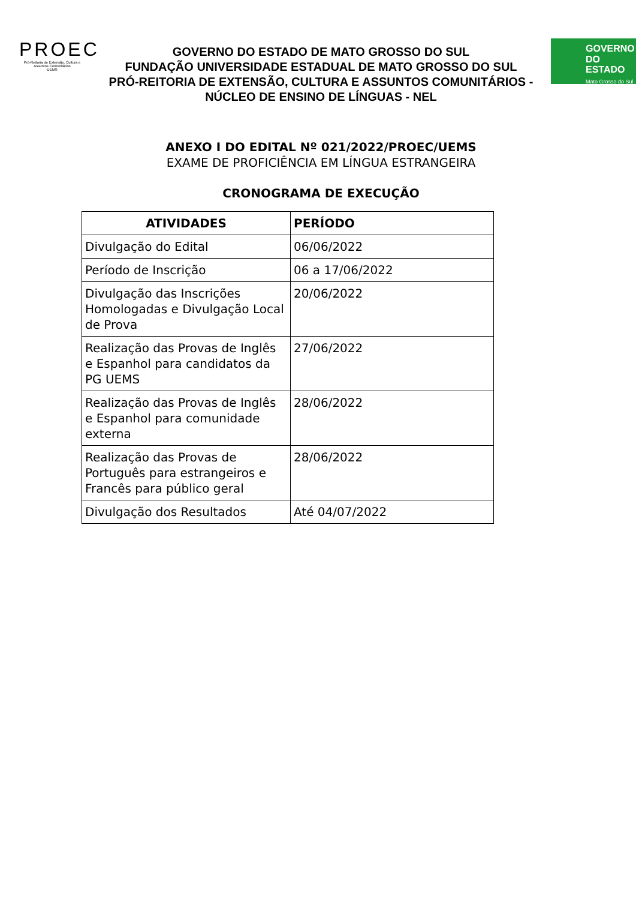PROEC
Pró-Reitoria de Extensão, Cultura e Assuntos Comunitários
·UEMS·
GOVERNO
DO ESTADO
Mato Grosso do Sul
GOVERNO DO ESTADO DE MATO GROSSO DO SUL
FUNDAÇÃO UNIVERSIDADE ESTADUAL DE MATO GROSSO DO SUL
PRÓ-REITORIA DE EXTENSÃO, CULTURA E ASSUNTOS COMUNITÁRIOS -
NÚCLEO DE ENSINO DE LÍNGUAS - NEL
ANEXO I DO EDITAL Nº 021/2022/PROEC/UEMS
EXAME DE PROFICIÊNCIA EM LÍNGUA ESTRANGEIRA
CRONOGRAMA DE EXECUÇÃO
| ATIVIDADES | PERÍODO |
| --- | --- |
| Divulgação do Edital | 06/06/2022 |
| Período de Inscrição | 06 a 17/06/2022 |
| Divulgação das Inscrições Homologadas e Divulgação Local de Prova | 20/06/2022 |
| Realização das Provas de Inglês e Espanhol para candidatos da PG UEMS | 27/06/2022 |
| Realização das Provas de Inglês e Espanhol para comunidade externa | 28/06/2022 |
| Realização das Provas de Português para estrangeiros e Francês para público geral | 28/06/2022 |
| Divulgação dos Resultados | Até 04/07/2022 |